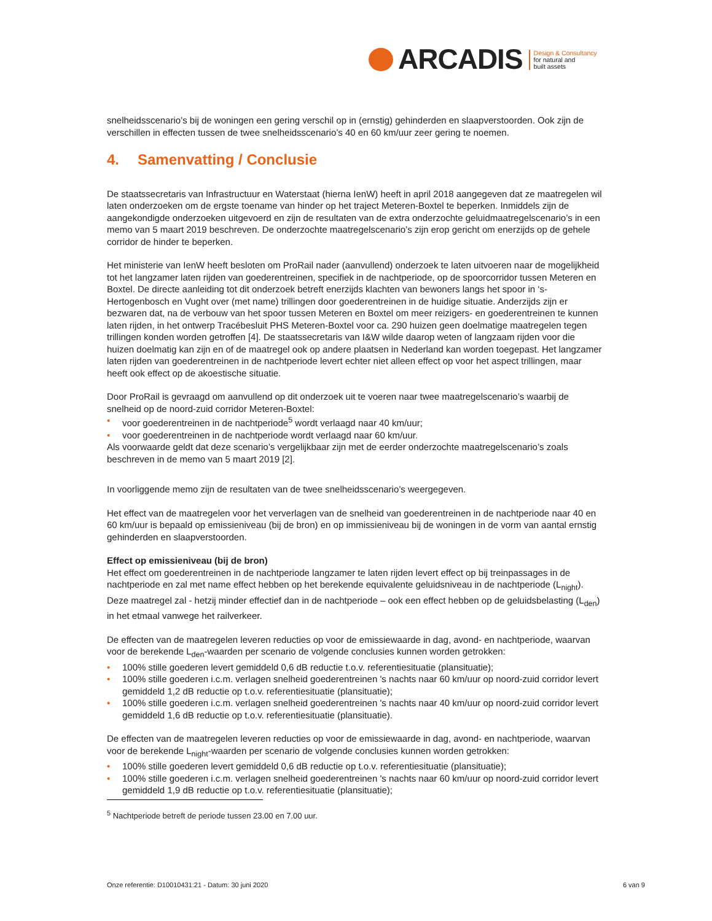ARCADIS
Design & Consultancy
for natural and
built assets
snelheidsscenario’s bij de woningen een gering verschil op in (ernstig) gehinderden en slaapverstoorden. Ook zijn de verschillen in effecten tussen de twee snelheidsscenario’s 40 en 60 km/uur zeer gering te noemen.
4. Samenvatting / Conclusie
De staatssecretaris van Infrastructuur en Waterstaat (hierna IenW) heeft in april 2018 aangegeven dat ze maatregelen wil laten onderzoeken om de ergste toename van hinder op het traject Meteren-Boxtel te beperken. Inmiddels zijn de aangekondigde onderzoeken uitgevoerd en zijn de resultaten van de extra onderzochte geluidmaatregelscenario’s in een memo van 5 maart 2019 beschreven. De onderzochte maatregelscenario’s zijn erop gericht om enerzijds op de gehele corridor de hinder te beperken.
Het ministerie van IenW heeft besloten om ProRail nader (aanvullend) onderzoek te laten uitvoeren naar de mogelijkheid tot het langzamer laten rijden van goederentreinen, specifiek in de nachtperiode, op de spoorcorridor tussen Meteren en Boxtel. De directe aanleiding tot dit onderzoek betreft enerzijds klachten van bewoners langs het spoor in ‘s-Hertogenbosch en Vught over (met name) trillingen door goederentreinen in de huidige situatie. Anderzijds zijn er bezwaren dat, na de verbouw van het spoor tussen Meteren en Boxtel om meer reizigers- en goederentreinen te kunnen laten rijden, in het ontwerp Tracébesluit PHS Meteren-Boxtel voor ca. 290 huizen geen doelmatige maatregelen tegen trillingen konden worden getroffen [4]. De staatssecretaris van I&W wilde daarop weten of langzaam rijden voor die huizen doelmatig kan zijn en of de maatregel ook op andere plaatsen in Nederland kan worden toegepast. Het langzamer laten rijden van goederentreinen in de nachtperiode levert echter niet alleen effect op voor het aspect trillingen, maar heeft ook effect op de akoestische situatie.
Door ProRail is gevraagd om aanvullend op dit onderzoek uit te voeren naar twee maatregelscenario’s waarbij de snelheid op de noord-zuid corridor Meteren-Boxtel:
• voor goederentreinen in de nachtperiode<sup>5</sup> wordt verlaagd naar 40 km/uur;
• voor goederentreinen in de nachtperiode wordt verlaagd naar 60 km/uur.
Als voorwaarde geldt dat deze scenario’s vergelijkbaar zijn met de eerder onderzochte maatregelscenario’s zoals beschreven in de memo van 5 maart 2019 [2].
In voorliggende memo zijn de resultaten van de twee snelheidsscenario’s weergegeven.
Het effect van de maatregelen voor het ververlagen van de snelheid van goederentreinen in de nachtperiode naar 40 en 60 km/uur is bepaald op emissieniveau (bij de bron) en op immissieniveau bij de woningen in de vorm van aantal ernstig gehinderden en slaapverstoorden.
Effect op emissieniveau (bij de bron)
Het effect om goederentreinen in de nachtperiode langzamer te laten rijden levert effect op bij treinpassages in de nachtperiode en zal met name effect hebben op het berekende equivalente geluidsniveau in de nachtperiode (L<sub>night</sub>). Deze maatregel zal - hetzij minder effectief dan in de nachtperiode – ook een effect hebben op de geluidsbelasting (L<sub>den</sub>) in het etmaal vanwege het railverkeer.
De effecten van de maatregelen leveren reducties op voor de emissiewaarde in dag, avond- en nachtperiode, waarvan voor de berekende L<sub>den</sub>-waarden per scenario de volgende conclusies kunnen worden getrokken:
• 100% stille goederen levert gemiddeld 0,6 dB reductie t.o.v. referentiesituatie (plansituatie);
• 100% stille goederen i.c.m. verlagen snelheid goederentreinen 's nachts naar 60 km/uur op noord-zuid corridor levert gemiddeld 1,2 dB reductie op t.o.v. referentiesituatie (plansituatie);
• 100% stille goederen i.c.m. verlagen snelheid goederentreinen 's nachts naar 40 km/uur op noord-zuid corridor levert gemiddeld 1,6 dB reductie op t.o.v. referentiesituatie (plansituatie).
De effecten van de maatregelen leveren reducties op voor de emissiewaarde in dag, avond- en nachtperiode, waarvan voor de berekende L<sub>night</sub>-waarden per scenario de volgende conclusies kunnen worden getrokken:
• 100% stille goederen levert gemiddeld 0,6 dB reductie op t.o.v. referentiesituatie (plansituatie);
• 100% stille goederen i.c.m. verlagen snelheid goederentreinen 's nachts naar 60 km/uur op noord-zuid corridor levert gemiddeld 1,9 dB reductie op t.o.v. referentiesituatie (plansituatie);
<sup>5</sup> Nachtperiode betreft de periode tussen 23.00 en 7.00 uur.
Onze referentie: D10010431:21 - Datum: 30 juni 2020 6 van 9